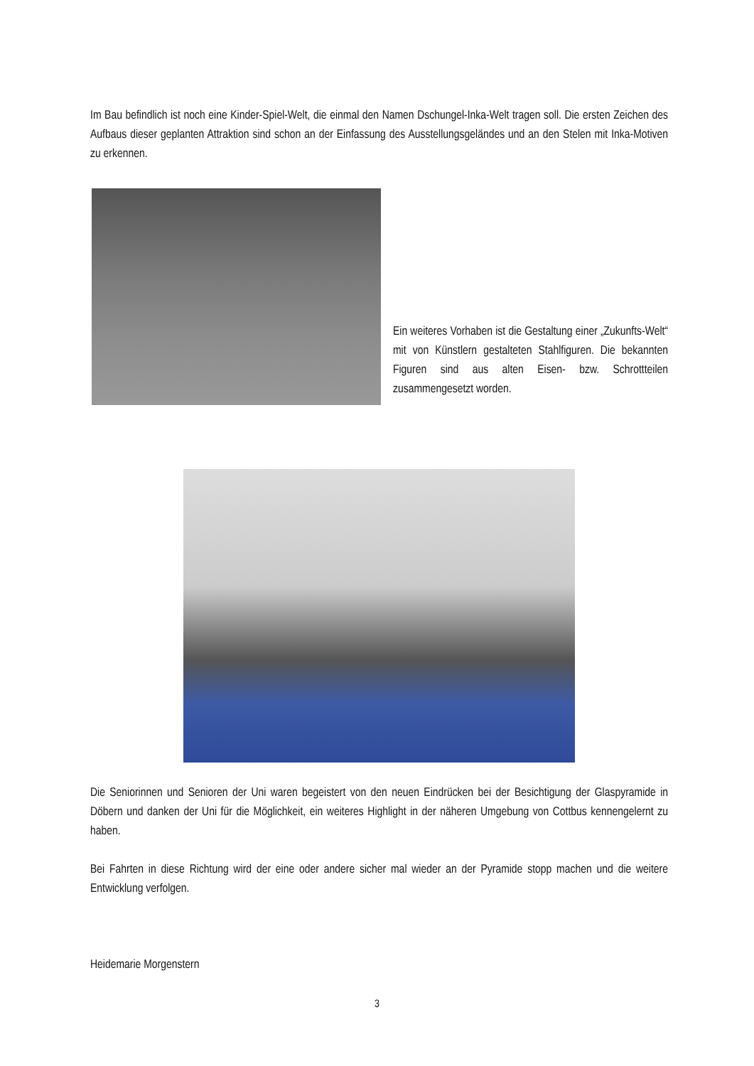Im Bau befindlich ist noch eine Kinder-Spiel-Welt, die einmal den Namen Dschungel-Inka-Welt tragen soll. Die ersten Zeichen des Aufbaus dieser geplanten Attraktion sind schon an der Einfassung des Ausstellungsgeländes und an den Stelen mit Inka-Motiven zu erkennen.
Ein weiteres Vorhaben ist die Gestaltung einer „Zukunfts-Welt“ mit von Künstlern gestalteten Stahlfiguren. Die bekannten Figuren sind aus alten Eisen- bzw. Schrottteilen zusammengesetzt worden.
Die Seniorinnen und Senioren der Uni waren begeistert von den neuen Eindrücken bei der Besichtigung der Glaspyramide in Döbern und danken der Uni für die Möglichkeit, ein weiteres Highlight in der näheren Umgebung von Cottbus kennengelernt zu haben.
Bei Fahrten in diese Richtung wird der eine oder andere sicher mal wieder an der Pyramide stopp machen und die weitere Entwicklung verfolgen.
Heidemarie Morgenstern
3